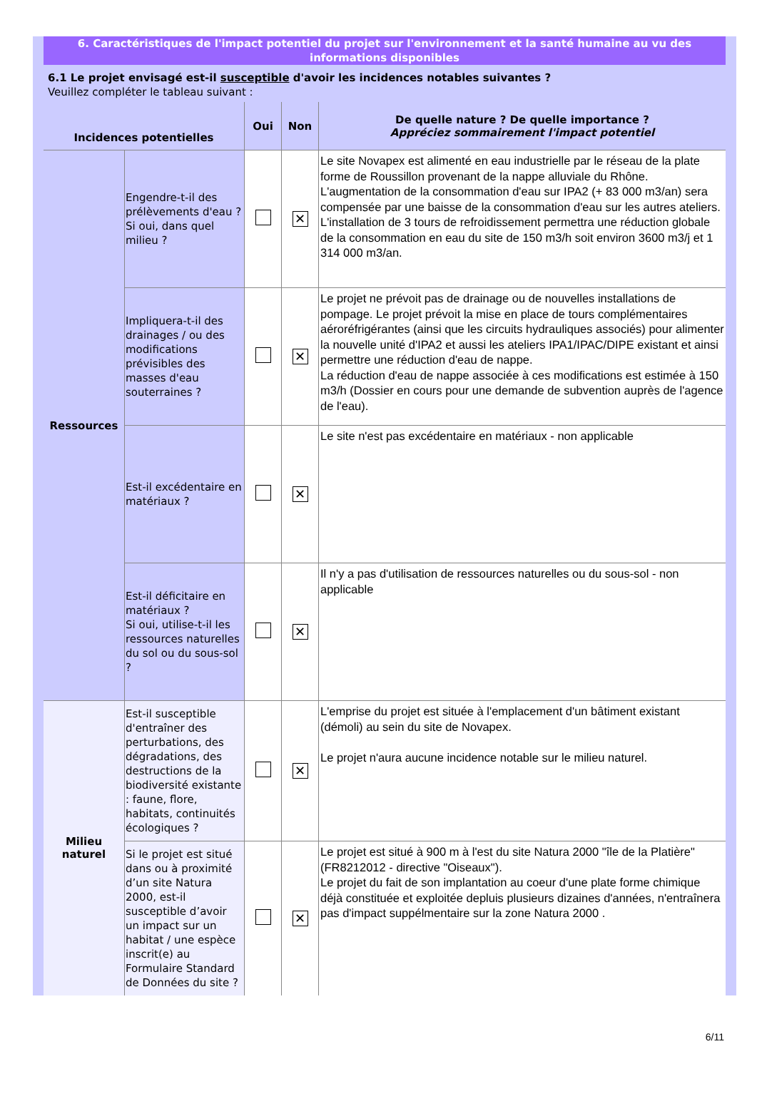6. Caractéristiques de l'impact potentiel du projet sur l'environnement et la santé humaine au vu des informations disponibles
6.1 Le projet envisagé est-il susceptible d'avoir les incidences notables suivantes ?
Veuillez compléter le tableau suivant :
| Incidences potentielles | | Oui | Non | De quelle nature ? De quelle importance ? Appréciez sommairement l'impact potentiel |
| --- | --- | --- | --- | --- |
| Ressources | Engendre-t-il des prélèvements d'eau ? Si oui, dans quel milieu ? | | ✕ | Le site Novapex est alimenté en eau industrielle par le réseau de la plate forme de Roussillon provenant de la nappe alluviale du Rhône. L'augmentation de la consommation d'eau sur IPA2 (+ 83 000 m3/an) sera compensée par une baisse de la consommation d'eau sur les autres ateliers. L'installation de 3 tours de refroidissement permettra une réduction globale de la consommation en eau du site de 150 m3/h soit environ 3600 m3/j et 1 314 000 m3/an. |
| | Impliquera-t-il des drainages / ou des modifications prévisibles des masses d'eau souterraines ? | | ✕ | Le projet ne prévoit pas de drainage ou de nouvelles installations de pompage. Le projet prévoit la mise en place de tours complémentaires aéroréfrigérantes (ainsi que les circuits hydrauliques associés) pour alimenter la nouvelle unité d'IPA2 et aussi les ateliers IPA1/IPAC/DIPE existant et ainsi permettre une réduction d'eau de nappe. La réduction d'eau de nappe associée à ces modifications est estimée à 150 m3/h (Dossier en cours pour une demande de subvention auprès de l'agence de l'eau). |
| | Est-il excédentaire en matériaux ? | | ✕ | Le site n'est pas excédentaire en matériaux - non applicable |
| | Est-il déficitaire en matériaux ? Si oui, utilise-t-il les ressources naturelles du sol ou du sous-sol ? | | ✕ | Il n'y a pas d'utilisation de ressources naturelles ou du sous-sol - non applicable |
| Milieu naturel | Est-il susceptible d'entraîner des perturbations, des dégradations, des destructions de la biodiversité existante : faune, flore, habitats, continuités écologiques ? | | ✕ | L'emprise du projet est située à l'emplacement d'un bâtiment existant (démoli) au sein du site de Novapex. Le projet n'aura aucune incidence notable sur le milieu naturel. |
| | Si le projet est situé dans ou à proximité d’un site Natura 2000, est-il susceptible d’avoir un impact sur un habitat / une espèce inscrit(e) au Formulaire Standard de Données du site ? | | ✕ | Le projet est situé à 900 m à l'est du site Natura 2000 "île de la Platière" (FR8212012 - directive "Oiseaux"). Le projet du fait de son implantation au coeur d'une plate forme chimique déjà constituée et exploitée depluis plusieurs dizaines d'années, n'entraînera pas d'impact suppélmentaire sur la zone Natura 2000 . |
6/11